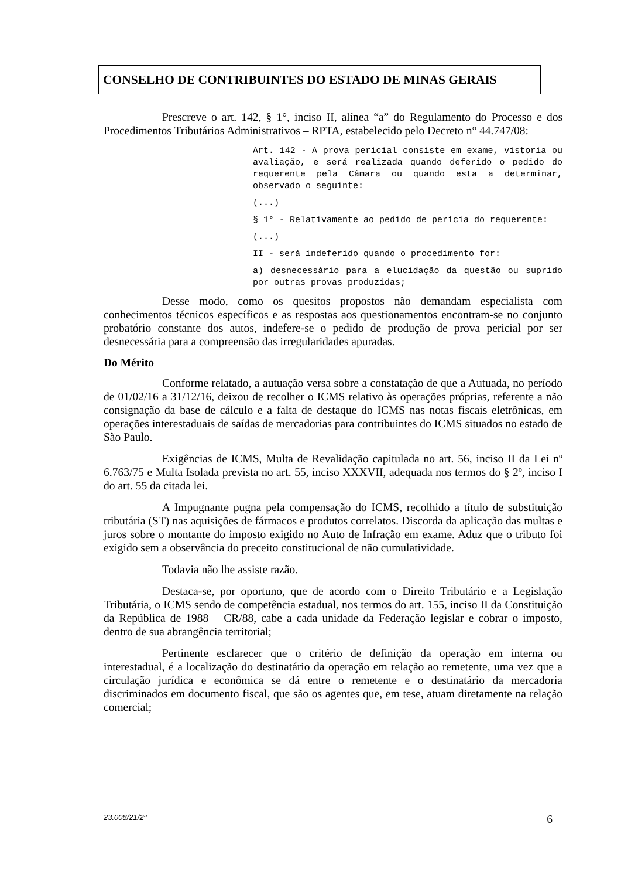CONSELHO DE CONTRIBUINTES DO ESTADO DE MINAS GERAIS
Prescreve o art. 142, § 1°, inciso II, alínea “a” do Regulamento do Processo e dos Procedimentos Tributários Administrativos – RPTA, estabelecido pelo Decreto n° 44.747/08:
Art. 142 - A prova pericial consiste em exame, vistoria ou avaliação, e será realizada quando deferido o pedido do requerente pela Câmara ou quando esta a determinar, observado o seguinte:
(...)
§ 1° - Relativamente ao pedido de perícia do requerente:
(...)
II - será indeferido quando o procedimento for:
a) desnecessário para a elucidação da questão ou suprido por outras provas produzidas;
Desse modo, como os quesitos propostos não demandam especialista com conhecimentos técnicos específicos e as respostas aos questionamentos encontram-se no conjunto probatório constante dos autos, indefere-se o pedido de produção de prova pericial por ser desnecessária para a compreensão das irregularidades apuradas.
Do Mérito
Conforme relatado, a autuação versa sobre a constatação de que a Autuada, no período de 01/02/16 a 31/12/16, deixou de recolher o ICMS relativo às operações próprias, referente a não consignação da base de cálculo e a falta de destaque do ICMS nas notas fiscais eletrônicas, em operações interestaduais de saídas de mercadorias para contribuintes do ICMS situados no estado de São Paulo.
Exigências de ICMS, Multa de Revalidação capitulada no art. 56, inciso II da Lei nº 6.763/75 e Multa Isolada prevista no art. 55, inciso XXXVII, adequada nos termos do § 2º, inciso I do art. 55 da citada lei.
A Impugnante pugna pela compensação do ICMS, recolhido a título de substituição tributária (ST) nas aquisições de fármacos e produtos correlatos. Discorda da aplicação das multas e juros sobre o montante do imposto exigido no Auto de Infração em exame. Aduz que o tributo foi exigido sem a observância do preceito constitucional de não cumulatividade.
Todavia não lhe assiste razão.
Destaca-se, por oportuno, que de acordo com o Direito Tributário e a Legislação Tributária, o ICMS sendo de competência estadual, nos termos do art. 155, inciso II da Constituição da República de 1988 – CR/88, cabe a cada unidade da Federação legislar e cobrar o imposto, dentro de sua abrangência territorial;
Pertinente esclarecer que o critério de definição da operação em interna ou interestadual, é a localização do destinatário da operação em relação ao remetente, uma vez que a circulação jurídica e econômica se dá entre o remetente e o destinatário da mercadoria discriminados em documento fiscal, que são os agentes que, em tese, atuam diretamente na relação comercial;
23.008/21/2ª 6